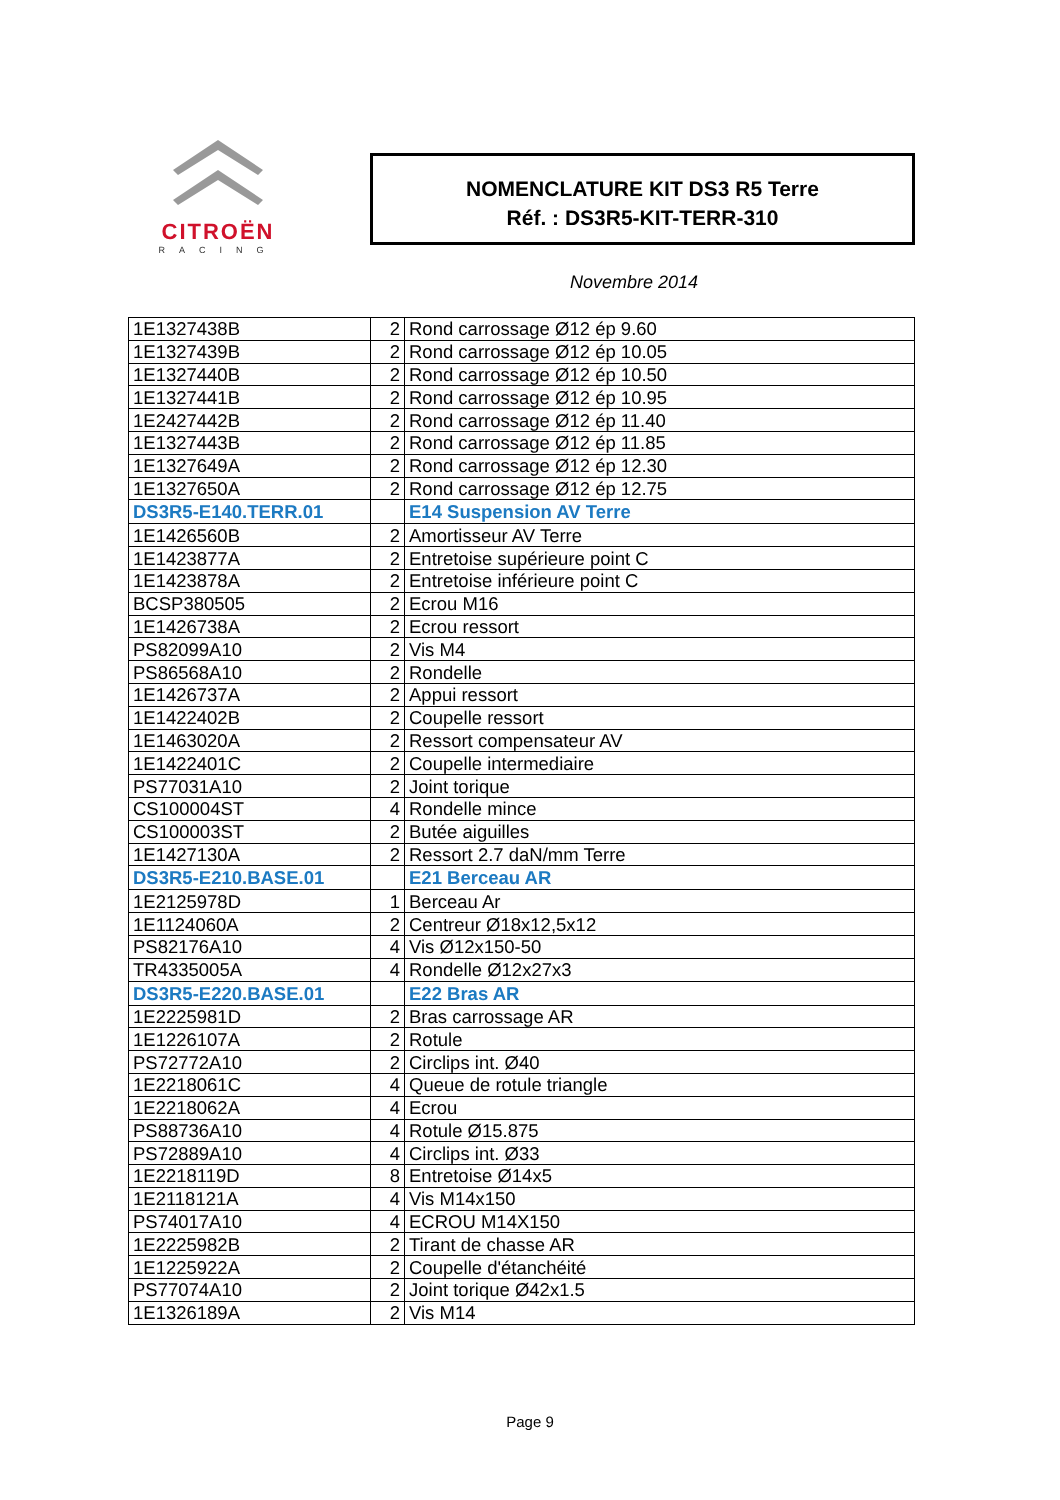CITROËN
RACING
NOMENCLATURE KIT DS3 R5 Terre
Réf. : DS3R5-KIT-TERR-310
Novembre 2014
| 1E1327438B | 2 | Rond carrossage Ø12 ép 9.60 |
| 1E1327439B | 2 | Rond carrossage Ø12 ép 10.05 |
| 1E1327440B | 2 | Rond carrossage Ø12 ép 10.50 |
| 1E1327441B | 2 | Rond carrossage Ø12 ép 10.95 |
| 1E2427442B | 2 | Rond carrossage Ø12 ép 11.40 |
| 1E1327443B | 2 | Rond carrossage Ø12 ép 11.85 |
| 1E1327649A | 2 | Rond carrossage Ø12 ép 12.30 |
| 1E1327650A | 2 | Rond carrossage Ø12 ép 12.75 |
| DS3R5-E140.TERR.01 | | E14 Suspension AV Terre |
| 1E1426560B | 2 | Amortisseur AV Terre |
| 1E1423877A | 2 | Entretoise supérieure point C |
| 1E1423878A | 2 | Entretoise inférieure point C |
| BCSP380505 | 2 | Ecrou M16 |
| 1E1426738A | 2 | Ecrou ressort |
| PS82099A10 | 2 | Vis M4 |
| PS86568A10 | 2 | Rondelle |
| 1E1426737A | 2 | Appui ressort |
| 1E1422402B | 2 | Coupelle ressort |
| 1E1463020A | 2 | Ressort compensateur AV |
| 1E1422401C | 2 | Coupelle intermediaire |
| PS77031A10 | 2 | Joint torique |
| CS100004ST | 4 | Rondelle mince |
| CS100003ST | 2 | Butée aiguilles |
| 1E1427130A | 2 | Ressort 2.7 daN/mm Terre |
| DS3R5-E210.BASE.01 | | E21 Berceau AR |
| 1E2125978D | 1 | Berceau Ar |
| 1E1124060A | 2 | Centreur Ø18x12,5x12 |
| PS82176A10 | 4 | Vis Ø12x150-50 |
| TR4335005A | 4 | Rondelle Ø12x27x3 |
| DS3R5-E220.BASE.01 | | E22 Bras AR |
| 1E2225981D | 2 | Bras carrossage AR |
| 1E1226107A | 2 | Rotule |
| PS72772A10 | 2 | Circlips int. Ø40 |
| 1E2218061C | 4 | Queue de rotule triangle |
| 1E2218062A | 4 | Ecrou |
| PS88736A10 | 4 | Rotule Ø15.875 |
| PS72889A10 | 4 | Circlips int. Ø33 |
| 1E2218119D | 8 | Entretoise Ø14x5 |
| 1E2118121A | 4 | Vis M14x150 |
| PS74017A10 | 4 | ECROU M14X150 |
| 1E2225982B | 2 | Tirant de chasse AR |
| 1E1225922A | 2 | Coupelle d'étanchéité |
| PS77074A10 | 2 | Joint torique Ø42x1.5 |
| 1E1326189A | 2 | Vis M14 |
Page 9